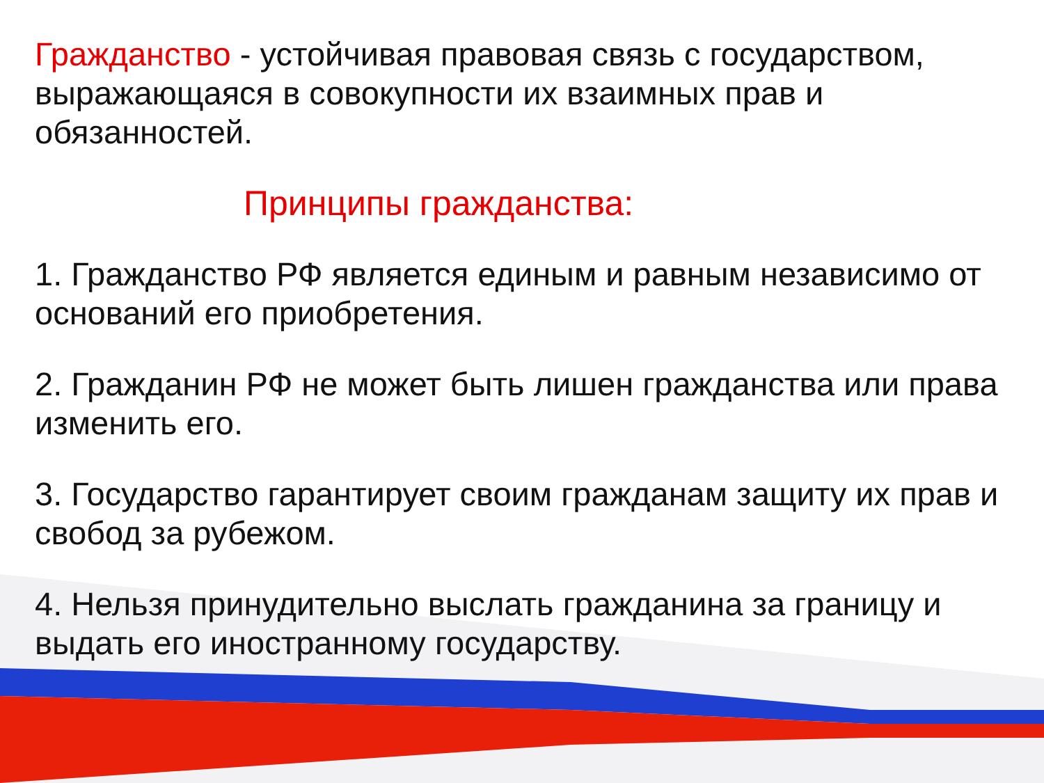Гражданство - устойчивая правовая связь с государством, выражающаяся в совокупности их взаимных прав и обязанностей.
Принципы гражданства:
1. Гражданство РФ является единым и равным независимо от оснований его приобретения.
2. Гражданин РФ не может быть лишен гражданства или права изменить его.
3. Государство гарантирует своим гражданам защиту их прав и свобод за рубежом.
4. Нельзя принудительно выслать гражданина за границу и выдать его иностранному государству.